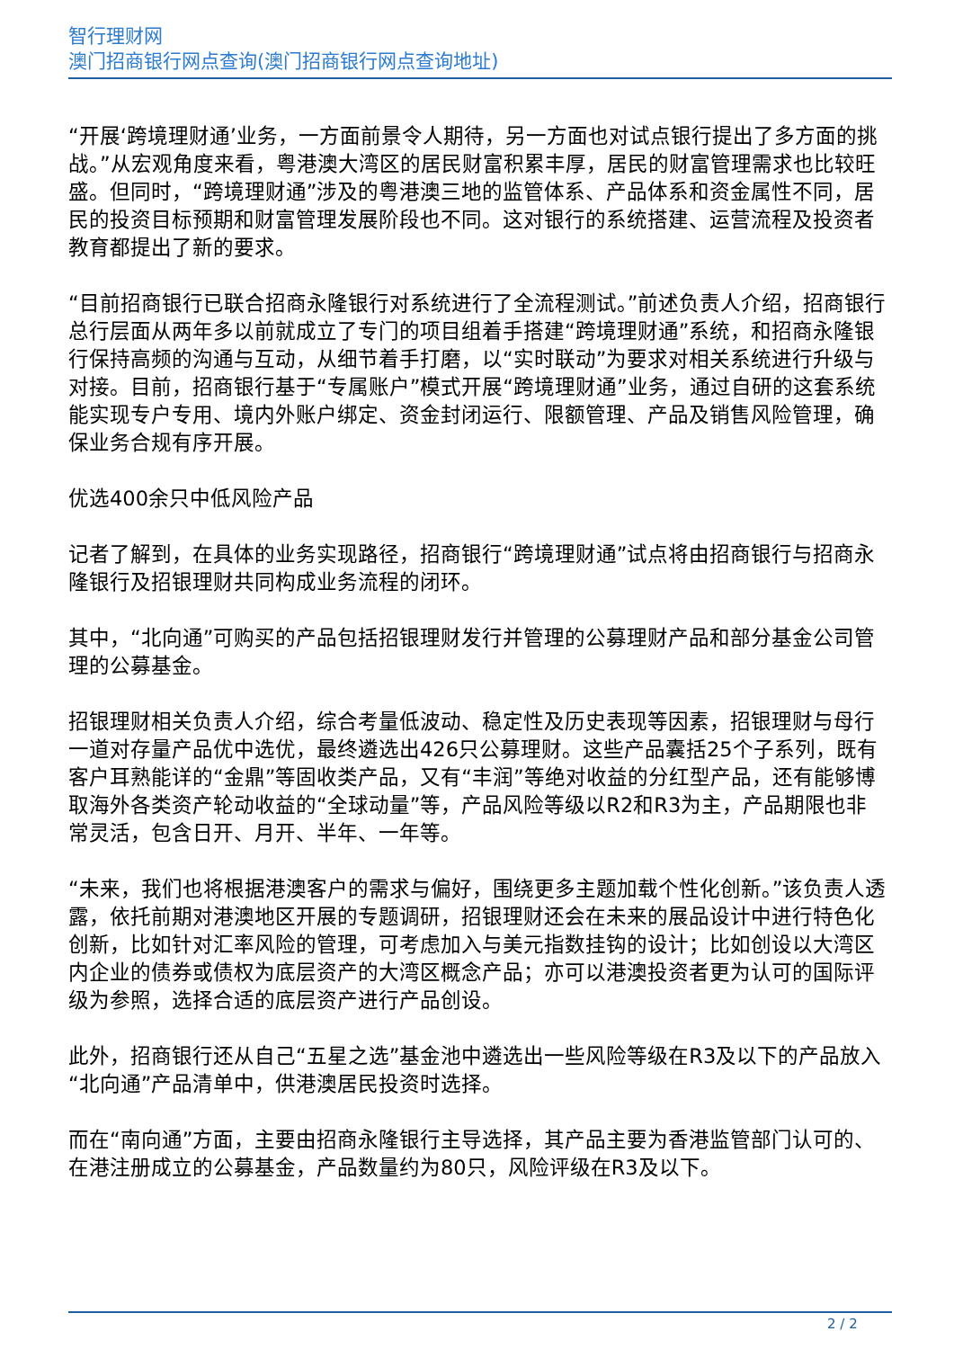智行理财网
澳门招商银行网点查询(澳门招商银行网点查询地址)
“开展‘跨境理财通’业务，一方面前景令人期待，另一方面也对试点银行提出了多方面的挑战。”从宏观角度来看，粤港澳大湾区的居民财富积累丰厚，居民的财富管理需求也比较旺盛。但同时，“跨境理财通”涉及的粤港澳三地的监管体系、产品体系和资金属性不同，居民的投资目标预期和财富管理发展阶段也不同。这对银行的系统搭建、运营流程及投资者教育都提出了新的要求。
“目前招商银行已联合招商永隆银行对系统进行了全流程测试。”前述负责人介绍，招商银行总行层面从两年多以前就成立了专门的项目组着手搭建“跨境理财通”系统，和招商永隆银行保持高频的沟通与互动，从细节着手打磨，以“实时联动”为要求对相关系统进行升级与对接。目前，招商银行基于“专属账户”模式开展“跨境理财通”业务，通过自研的这套系统能实现专户专用、境内外账户绑定、资金封闭运行、限额管理、产品及销售风险管理，确保业务合规有序开展。
优选400余只中低风险产品
记者了解到，在具体的业务实现路径，招商银行“跨境理财通”试点将由招商银行与招商永隆银行及招银理财共同构成业务流程的闭环。
其中，“北向通”可购买的产品包括招银理财发行并管理的公募理财产品和部分基金公司管理的公募基金。
招银理财相关负责人介绍，综合考量低波动、稳定性及历史表现等因素，招银理财与母行一道对存量产品优中选优，最终遴选出426只公募理财。这些产品囊括25个子系列，既有客户耳熟能详的“金鼎”等固收类产品，又有“丰润”等绝对收益的分红型产品，还有能够博取海外各类资产轮动收益的“全球动量”等，产品风险等级以R2和R3为主，产品期限也非常灵活，包含日开、月开、半年、一年等。
“未来，我们也将根据港澳客户的需求与偏好，围绕更多主题加载个性化创新。”该负责人透露，依托前期对港澳地区开展的专题调研，招银理财还会在未来的展品设计中进行特色化创新，比如针对汇率风险的管理，可考虑加入与美元指数挂钩的设计；比如创设以大湾区内企业的债券或债权为底层资产的大湾区概念产品；亦可以港澳投资者更为认可的国际评级为参照，选择合适的底层资产进行产品创设。
此外，招商银行还从自己“五星之选”基金池中遴选出一些风险等级在R3及以下的产品放入“北向通”产品清单中，供港澳居民投资时选择。
而在“南向通”方面，主要由招商永隆银行主导选择，其产品主要为香港监管部门认可的、在港注册成立的公募基金，产品数量约为80只，风险评级在R3及以下。
2 / 2